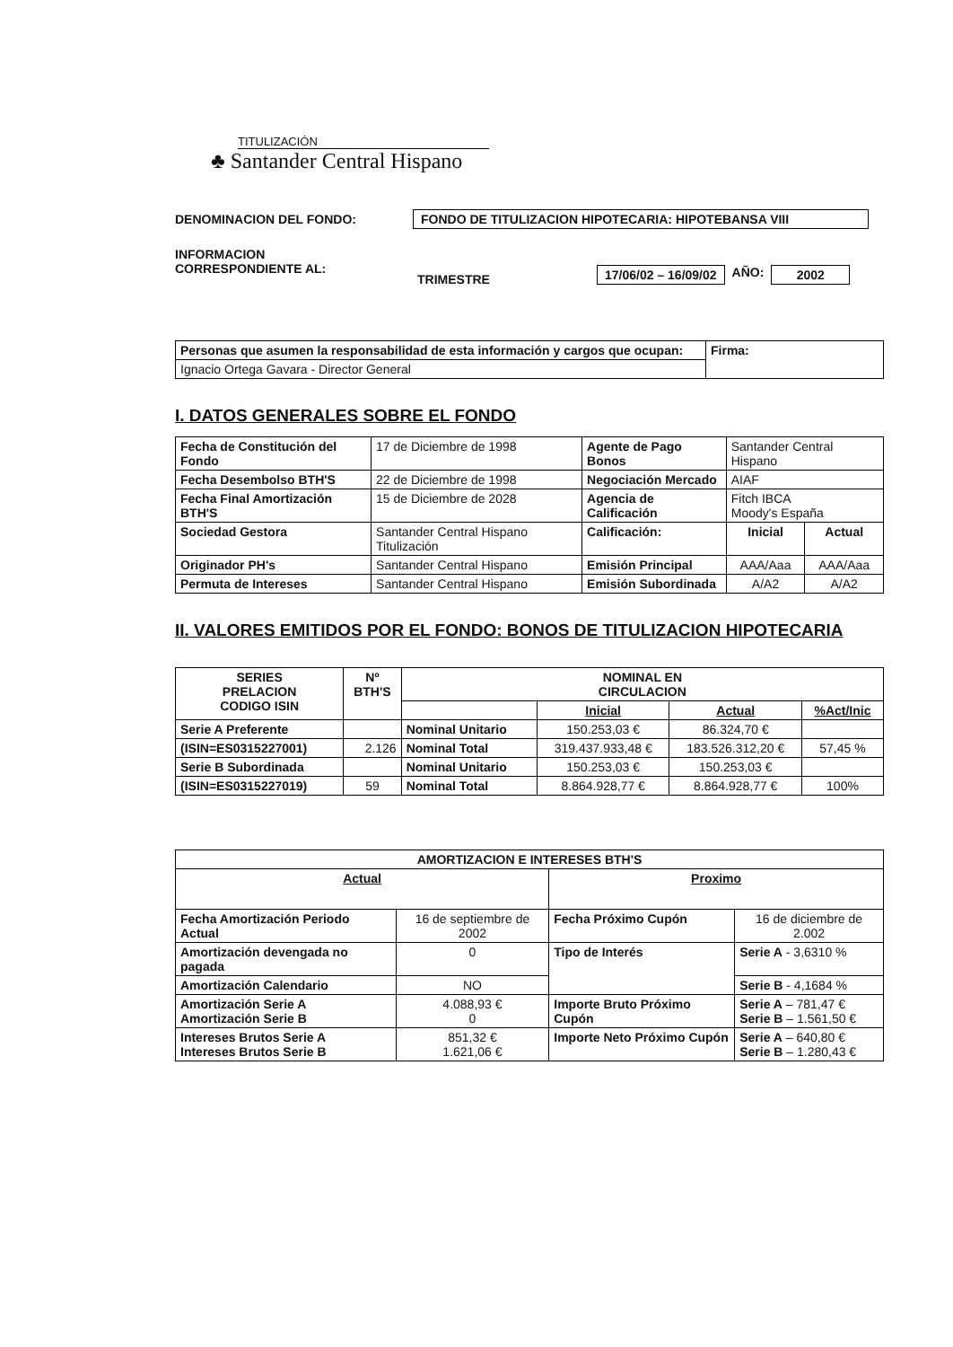TITULIZACIÓN
♣ Santander Central Hispano
DENOMINACION DEL FONDO: FONDO DE TITULIZACION HIPOTECARIA: HIPOTEBANSA VIII
INFORMACION
CORRESPONDIENTE AL: TRIMESTRE 17/06/02 – 16/09/02 AÑO: 2002
| Personas que asumen la responsabilidad de esta información y cargos que ocupan: | Firma: |
| Ignacio Ortega Gavara - Director General | |
I. DATOS GENERALES SOBRE EL FONDO
| Fecha de Constitución del Fondo | 17 de Diciembre de 1998 | Agente de Pago Bonos | Santander Central Hispano | |
| Fecha Desembolso BTH'S | 22 de Diciembre de 1998 | Negociación Mercado | AIAF | |
| Fecha Final Amortización BTH'S | 15 de Diciembre de 2028 | Agencia de Calificación | Fitch IBCA Moody's España | |
| Sociedad Gestora | Santander Central Hispano Titulización | Calificación: | Inicial | Actual |
| Originador PH's | Santander Central Hispano | Emisión Principal | AAA/Aaa | AAA/Aaa |
| Permuta de Intereses | Santander Central Hispano | Emisión Subordinada | A/A2 | A/A2 |
II. VALORES EMITIDOS POR EL FONDO: BONOS DE TITULIZACION HIPOTECARIA
| SERIES PRELACION CODIGO ISIN | Nº BTH'S | NOMINAL EN CIRCULACION | | | |
| --- | --- | --- | --- | --- | --- |
| | | | Inicial | Actual | %Act/Inic |
| Serie A Preferente | | Nominal Unitario | 150.253,03 € | 86.324,70 € | |
| (ISIN=ES0315227001) | 2.126 | Nominal Total | 319.437.933,48 € | 183.526.312,20 € | 57,45 % |
| Serie B Subordinada | | Nominal Unitario | 150.253,03 € | 150.253,03 € | |
| (ISIN=ES0315227019) | 59 | Nominal Total | 8.864.928,77 € | 8.864.928,77 € | 100% |
| AMORTIZACION E INTERESES BTH'S | | | |
| --- | --- | --- | --- |
| Actual | | Proximo | |
| Fecha Amortización Periodo Actual | 16 de septiembre de 2002 | Fecha Próximo Cupón | 16 de diciembre de 2.002 |
| Amortización devengada no pagada | 0 | Tipo de Interés | Serie A - 3,6310 % |
| Amortización Calendario | NO | | Serie B - 4,1684 % |
| Amortización Serie A Amortización Serie B | 4.088,93 € 0 | Importe Bruto Próximo Cupón | Serie A – 781,47 € Serie B – 1.561,50 € |
| Intereses Brutos Serie A Intereses Brutos Serie B | 851,32 € 1.621,06 € | Importe Neto Próximo Cupón | Serie A – 640,80 € Serie B – 1.280,43 € |